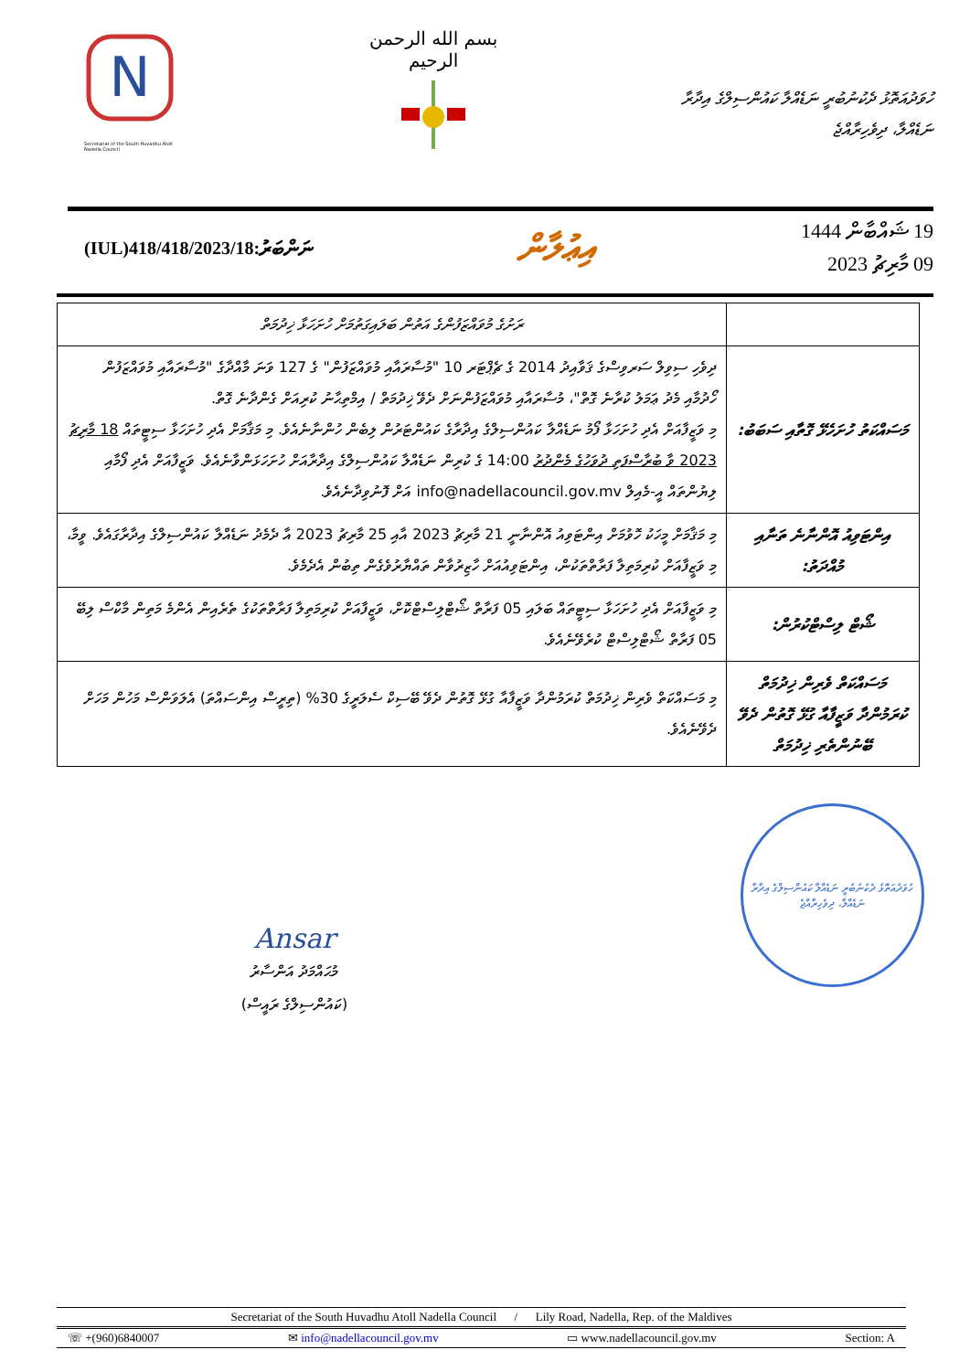N
Secretariat of the South Huvadhu Atoll Nadella Council
بسم الله الرحمن الرحيم
ހުވަދުއަތޮޅު ދެކުނުބުރީ ނަޑެއްލާ ކައުންސިލްގެ އިދާރާ
ނަޑެއްލާ، ދިވެހިރާއްޖެ
(IUL)418/418/2023/18:ނަންބަރު
އިޢުލާން
19 ޝައްބާން 1444
09 މާރިޗު 2023
| | ރަށުގެ މުވައްޒަފުންގެ އަތުން ބަލައިގަތުމަށް ހުށަހަޅާ ޚިދުމަތް |
| މަސައްކަތު ހުށަހެޅޭ ގޮތާއި ސަބަބު: | ދިވެހި ސިވިލް ސަރވިސްގެ ޤަވާއިދު 2014 ގެ ޗެޕްޓަރ 10 "މުސާރައާއި މުވައްޒަފުން" ގެ 127 ވަނަ މާއްދާގެ "މުސާރައާއި މުވައްޒަފުން ހޯދުމާއި މެދު ޢަމަލު ކުރާނެ ގޮތް"، މުސާރައާއި މުވައްޒަފުންނަށް ދެވޭ ޚިދުމަތް / އިމްތިޙާނު ކުރިއަށް ގެންދާނެ ގޮތް. މި ވަޒީފާއަށް އެދި ހުށަހަޅާ ފޯމު ނަޑެއްލާ ކައުންސިލްގެ އިދާރާގެ ކައުންޓަރުން ލިބެން ހުންނާނެއެވެ. މި މަޤާމަށް އެދި ހުށަހަޅާ ސިޓީތައް 18 މާރިޗު 2023 ވާ ބުރާސްފަތި ދުވަހުގެ މެންދުރު 14:00 ގެ ކުރިން ނަޑެއްލާ ކައުންސިލްގެ އިދާރާއަށް ހުށަހަޅަންވާނެއެވެ. ވަޒީފާއަށް އެދި ފޯމާއި ލިޔުންތައް އީ-މެއިލް info@nadellacouncil.gov.mv އަށް ފޮނުވިދާނެއެވެ. |
| އިންޓަވިއު އޮންނާނެ ތަނާއި މުއްދަތު: | މި މަޤާމަށް މީހަކު ހޮވުމަށް އިންޓަވިއު އޮންނާނީ 21 މާރިޗު 2023 އާއި 25 މާރިޗު 2023 އާ ދެމެދު ނަޑެއްލާ ކައުންސިލްގެ އިދާރާގައެވެ. ވީމާ، މި ވަޒީފާއަށް ކުރިމަތިލާ ފަރާތްތަކުން، އިންޓަވިއުއަށް ހާޒިރުވާން ތައްޔާރުވެގެން ތިބުން އެދެމެވެ. |
| ޝޯޓް ލިސްޓްކުރުން: | މި ވަޒީފާއަށް އެދި ހުށަހަޅާ ސިޓީތައް ބަލައި 05 ފަރާތް ޝޯޓްލިސްޓްކޮށް، ވަޒީފާއަށް ކުރިމަތިލާ ފަރާތްތަކުގެ ތެރެއިން އެންމެ މަތިން މާކްސް ލިބޭ 05 ފަރާތް ޝޯޓްލިސްޓް ކުރެވޭނެއެވެ. |
| މަސައްކަތް ވެރިން ޚިދުމަތް ކުރަމުންދާ ވަޒީފާއާ ގުޅޭ ގޮތުން ދެވޭ ބޭނުންތެރި ޚިދުމަތް | މި މަސައްކަތް ވެރިން ޚިދުމަތް ކުރަމުންދާ ވަޒީފާއާ ގުޅޭ ގޮތުން ދެވޭ ބޭސިކް ސެލަރީގެ 30% (ތިރީސް އިންސައްތަ) އެލަވަންސް މަހުން މަހަށް ދެވޭނެއެވެ. |
Ansar
މުޙައްމަދު އަންސާރު
(ކައުންސިލްގެ ރައީސް)
ހުވަދުއަތޮޅު ދެކުނުބުރީ ނަޑެއްލާ ކައުންސިލްގެ އިދާރާ
ނަޑެއްލާ، ދިވެހިރާއްޖެ
Secretariat of the South Huvadhu Atoll Nadella Council / Lily Road, Nadella, Rep. of the Maldives
☏ +(960)6840007 ✉ info@nadellacouncil.gov.mv ▭ www.nadellacouncil.gov.mv Section: A